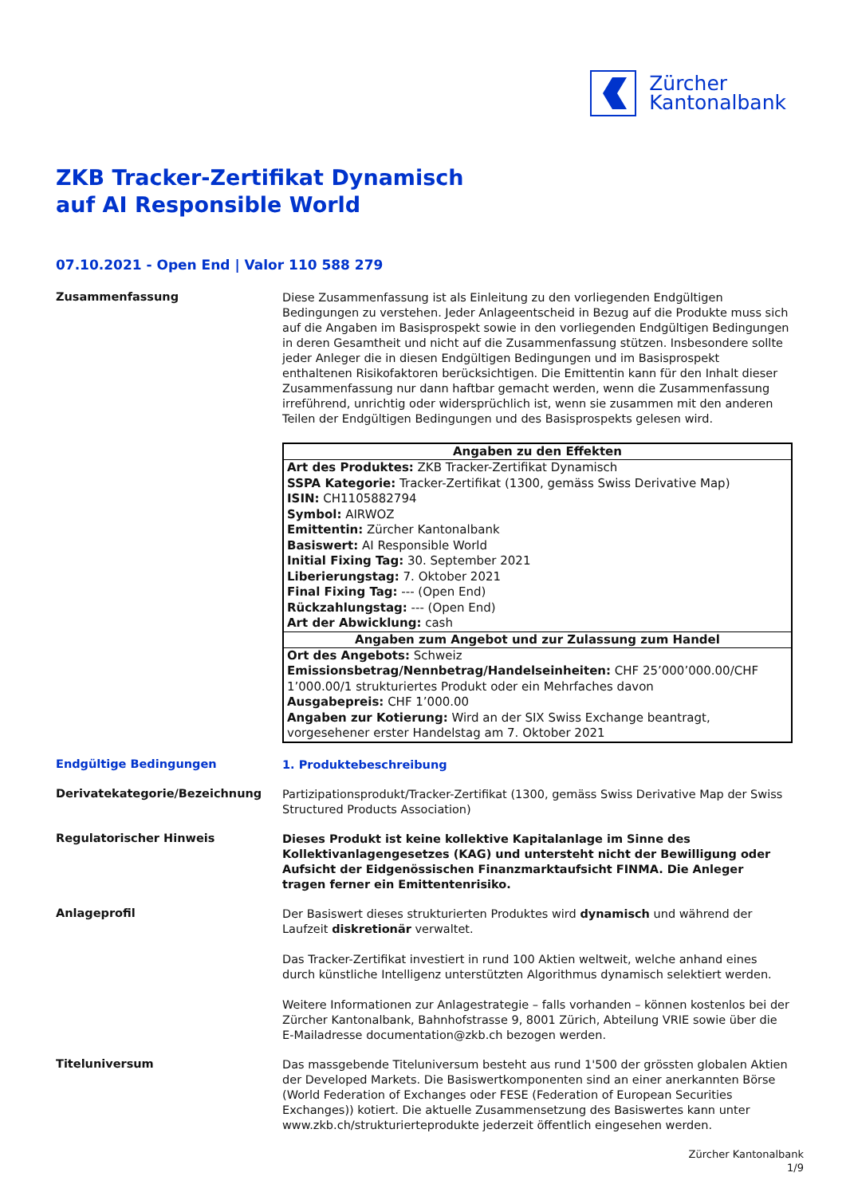Zürcher
Kantonalbank
ZKB Tracker-Zertifikat Dynamisch
auf AI Responsible World
07.10.2021 - Open End | Valor 110 588 279
Zusammenfassung
Diese Zusammenfassung ist als Einleitung zu den vorliegenden Endgültigen Bedingungen zu verstehen. Jeder Anlageentscheid in Bezug auf die Produkte muss sich auf die Angaben im Basisprospekt sowie in den vorliegenden Endgültigen Bedingungen in deren Gesamtheit und nicht auf die Zusammenfassung stützen. Insbesondere sollte jeder Anleger die in diesen Endgültigen Bedingungen und im Basisprospekt enthaltenen Risikofaktoren berücksichtigen. Die Emittentin kann für den Inhalt dieser Zusammenfassung nur dann haftbar gemacht werden, wenn die Zusammenfassung irreführend, unrichtig oder widersprüchlich ist, wenn sie zusammen mit den anderen Teilen der Endgültigen Bedingungen und des Basisprospekts gelesen wird.
| Angaben zu den Effekten |
| --- |
| Art des Produktes: ZKB Tracker-Zertifikat Dynamisch SSPA Kategorie: Tracker-Zertifikat (1300, gemäss Swiss Derivative Map) ISIN: CH1105882794 Symbol: AIRWOZ Emittentin: Zürcher Kantonalbank Basiswert: AI Responsible World Initial Fixing Tag: 30. September 2021 Liberierungstag: 7. Oktober 2021 Final Fixing Tag: --- (Open End) Rückzahlungstag: --- (Open End) Art der Abwicklung: cash |
| Angaben zum Angebot und zur Zulassung zum Handel |
| Ort des Angebots: Schweiz Emissionsbetrag/Nennbetrag/Handelseinheiten: CHF 25’000’000.00/CHF 1’000.00/1 strukturiertes Produkt oder ein Mehrfaches davon Ausgabepreis: CHF 1’000.00 Angaben zur Kotierung: Wird an der SIX Swiss Exchange beantragt, vorgesehener erster Handelstag am 7. Oktober 2021 |
Endgültige Bedingungen
1. Produktebeschreibung
Derivatekategorie/Bezeichnung
Partizipationsprodukt/Tracker-Zertifikat (1300, gemäss Swiss Derivative Map der Swiss Structured Products Association)
Regulatorischer Hinweis
Dieses Produkt ist keine kollektive Kapitalanlage im Sinne des Kollektivanlagengesetzes (KAG) und untersteht nicht der Bewilligung oder Aufsicht der Eidgenössischen Finanzmarktaufsicht FINMA. Die Anleger tragen ferner ein Emittentenrisiko.
Anlageprofil
Der Basiswert dieses strukturierten Produktes wird dynamisch und während der Laufzeit diskretionär verwaltet.
Das Tracker-Zertifikat investiert in rund 100 Aktien weltweit, welche anhand eines durch künstliche Intelligenz unterstützten Algorithmus dynamisch selektiert werden.
Weitere Informationen zur Anlagestrategie – falls vorhanden – können kostenlos bei der Zürcher Kantonalbank, Bahnhofstrasse 9, 8001 Zürich, Abteilung VRIE sowie über die E-Mailadresse documentation@zkb.ch bezogen werden.
Titeluniversum
Das massgebende Titeluniversum besteht aus rund 1'500 der grössten globalen Aktien der Developed Markets. Die Basiswertkomponenten sind an einer anerkannten Börse (World Federation of Exchanges oder FESE (Federation of European Securities Exchanges)) kotiert. Die aktuelle Zusammensetzung des Basiswertes kann unter www.zkb.ch/strukturierteprodukte jederzeit öffentlich eingesehen werden.
Zürcher Kantonalbank
1/9